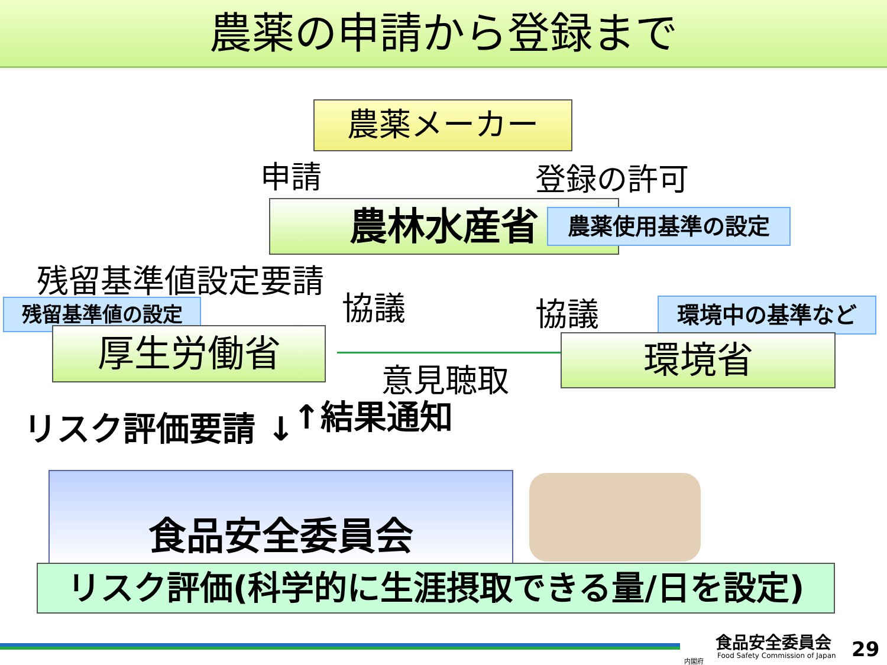農薬の申請から登録まで
農薬メーカー
申請 登録の許可
農林水産省 農薬使用基準の設定
残留基準値設定要請
協議 協議
残留基準値の設定 環境中の基準など
厚生労働省 環境省
意見聴取
リスク評価要請 ↓ ↑結果通知
食品安全委員会
リスク評価(科学的に生涯摂取できる量/日を設定)
食品安全委員会
Food Safety Commission of Japan
内閣府 29